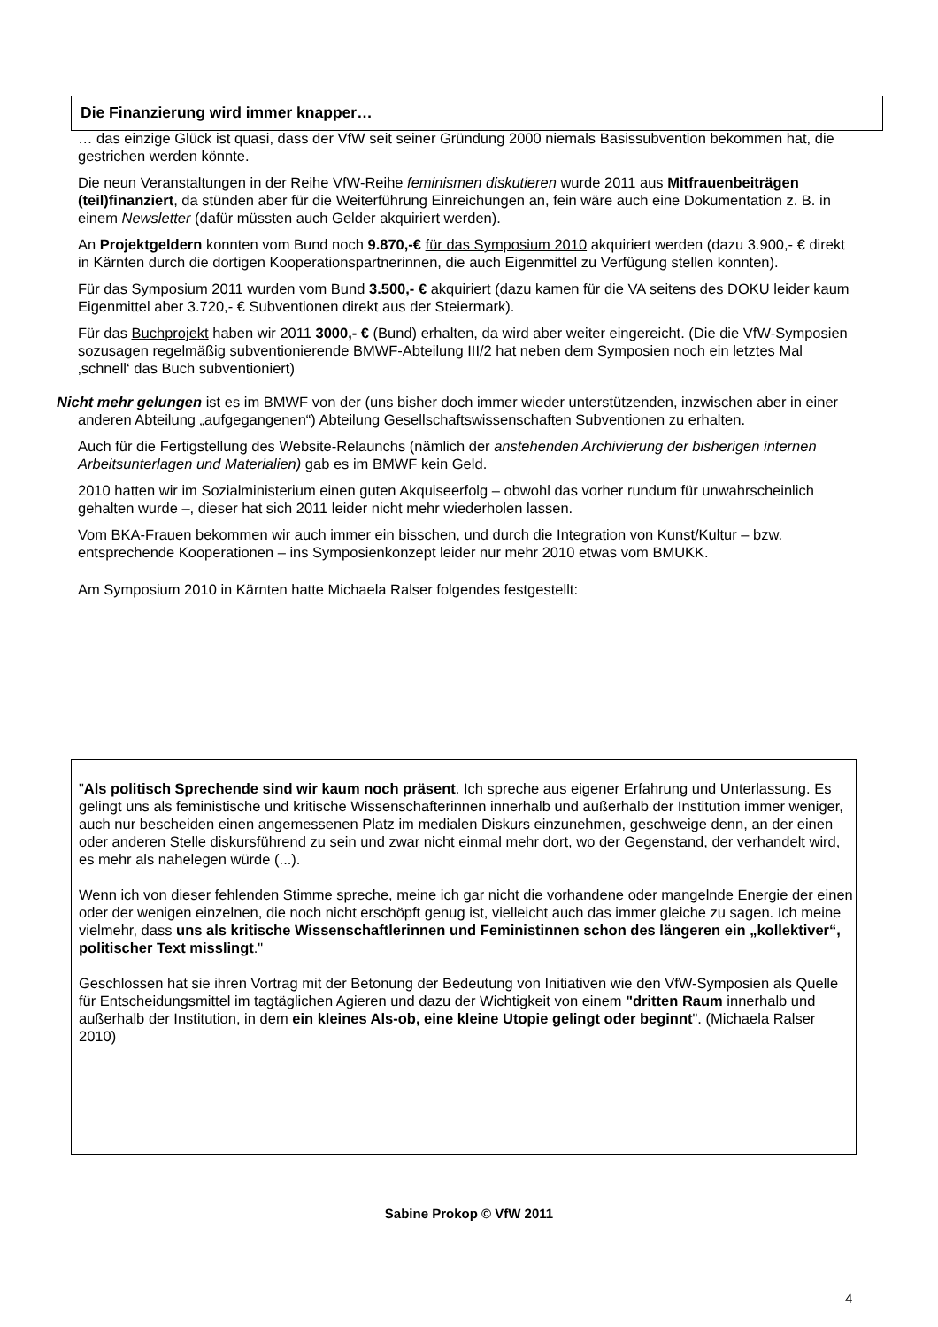Die Finanzierung wird immer knapper…
… das einzige Glück ist quasi, dass der VfW seit seiner Gründung 2000 niemals Basissubvention bekommen hat, die gestrichen werden könnte.
Die neun Veranstaltungen in der Reihe VfW-Reihe feminismen diskutieren wurde 2011 aus Mitfrauenbeiträgen (teil)finanziert, da stünden aber für die Weiterführung Einreichungen an, fein wäre auch eine Dokumentation z. B. in einem Newsletter (dafür müssten auch Gelder akquiriert werden).
An Projektgeldern konnten vom Bund noch 9.870,-€ für das Symposium 2010 akquiriert werden (dazu 3.900,- € direkt in Kärnten durch die dortigen Kooperationspartnerinnen, die auch Eigenmittel zu Verfügung stellen konnten).
Für das Symposium 2011 wurden vom Bund 3.500,- € akquiriert (dazu kamen für die VA seitens des DOKU leider kaum Eigenmittel aber 3.720,- € Subventionen direkt aus der Steiermark).
Für das Buchprojekt haben wir 2011 3000,- € (Bund) erhalten, da wird aber weiter eingereicht. (Die die VfW-Symposien sozusagen regelmäßig subventionierende BMWF-Abteilung III/2 hat neben dem Symposien noch ein letztes Mal ‚schnell‘ das Buch subventioniert)
Nicht mehr gelungen ist es im BMWF von der (uns bisher doch immer wieder unterstützenden, inzwischen aber in einer anderen Abteilung „aufgegangenen“) Abteilung Gesellschaftswissen­schaften Subventionen zu erhalten.
Auch für die Fertigstellung des Website-Relaunchs (nämlich der anstehenden Archivierung der bisherigen internen Arbeitsunterlagen und Materialien) gab es im BMWF kein Geld.
2010 hatten wir im Sozialministerium einen guten Akquiseerfolg – obwohl das vorher rundum für unwahrscheinlich gehalten wurde –, dieser hat sich 2011 leider nicht mehr wiederholen lassen.
Vom BKA-Frauen bekommen wir auch immer ein bisschen, und durch die Integration von Kunst/Kultur – bzw. entsprechende Kooperationen – ins Symposienkonzept leider nur mehr 2010 etwas vom BMUKK.
Am Symposium 2010 in Kärnten hatte Michaela Ralser folgendes festgestellt:
"Als politisch Sprechende sind wir kaum noch präsent. Ich spreche aus eigener Erfahrung und Unterlassung. Es gelingt uns als feministische und kritische Wissenschafterinnen innerhalb und außerhalb der Institution immer weniger, auch nur bescheiden einen angemessenen Platz im medialen Diskurs einzunehmen, geschweige denn, an der einen oder anderen Stelle diskursführend zu sein und zwar nicht einmal mehr dort, wo der Gegenstand, der verhandelt wird, es mehr als nahelegen würde (...).
Wenn ich von dieser fehlenden Stimme spreche, meine ich gar nicht die vorhandene oder mangelnde Energie der einen oder der wenigen einzelnen, die noch nicht erschöpft genug ist, vielleicht auch das immer gleiche zu sagen. Ich meine vielmehr, dass uns als kritische Wissenschaftlerinnen und Feministinnen schon des längeren ein „kollektiver“, politischer Text misslingt."
Geschlossen hat sie ihren Vortrag mit der Betonung der Bedeutung von Initiativen wie den VfW-Symposien als Quelle für Entscheidungsmittel im tagtäglichen Agieren und dazu der Wichtigkeit von einem "dritten Raum innerhalb und außerhalb der Institution, in dem ein kleines Als-ob, eine kleine Utopie gelingt oder beginnt". (Michaela Ralser 2010)
Sabine Prokop © VfW 2011
4